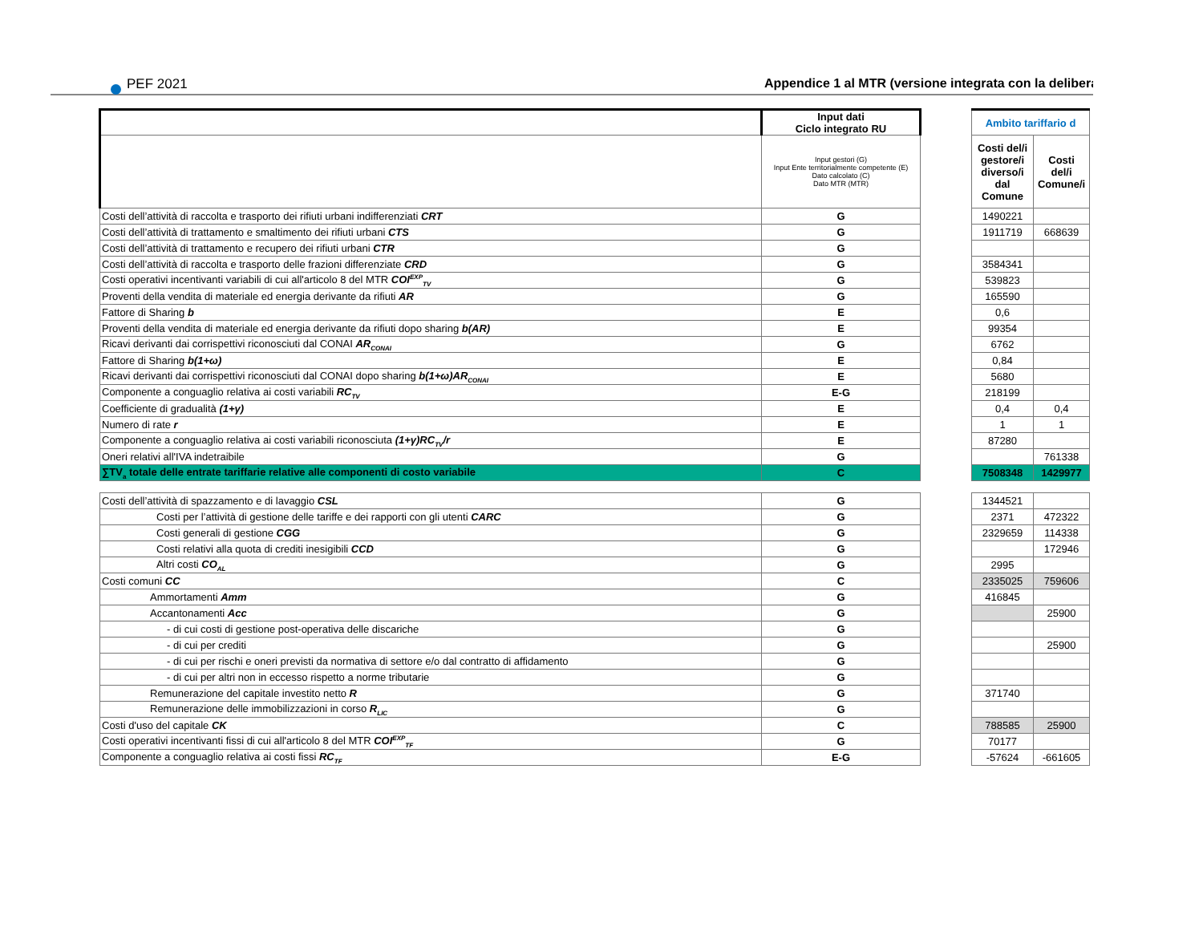PEF 2021 Appendice 1 al MTR (versione integrata con la delibera
| | Input dati Ciclo integrato RU | | Ambito tariffario d | |
| | Input gestori (G) Input Ente territorialmente competente (E) Dato calcolato (C) Dato MTR (MTR) | | Costi del/i gestore/i diverso/i dal Comune | Costi del/i Comune/i |
| Costi dell’attività di raccolta e trasporto dei rifiuti urbani indifferenziati CRT | G | | 1490221 | |
| Costi dell’attività di trattamento e smaltimento dei rifiuti urbani CTS | G | | 1911719 | 668639 |
| Costi dell’attività di trattamento e recupero dei rifiuti urbani CTR | G | | | |
| Costi dell’attività di raccolta e trasporto delle frazioni differenziate CRD | G | | 3584341 | |
| Costi operativi incentivanti variabili di cui all'articolo 8 del MTR COI<sup>EXP</sup><sub>TV</sub> | G | | 539823 | |
| Proventi della vendita di materiale ed energia derivante da rifiuti AR | G | | 165590 | |
| Fattore di Sharing b | E | | 0,6 | |
| Proventi della vendita di materiale ed energia derivante da rifiuti dopo sharing b(AR) | E | | 99354 | |
| Ricavi derivanti dai corrispettivi riconosciuti dal CONAI AR<sub>CONAI</sub> | G | | 6762 | |
| Fattore di Sharing b(1+ω) | E | | 0,84 | |
| Ricavi derivanti dai corrispettivi riconosciuti dal CONAI dopo sharing b(1+ω)AR<sub>CONAI</sub> | E | | 5680 | |
| Componente a conguaglio relativa ai costi variabili RC<sub>TV</sub> | E-G | | 218199 | |
| Coefficiente di gradualità (1+γ) | E | | 0,4 | 0,4 |
| Numero di rate r | E | | 1 | 1 |
| Componente a conguaglio relativa ai costi variabili riconosciuta (1+γ)RC<sub>TV</sub>/r | E | | 87280 | |
| Oneri relativi all'IVA indetraibile | G | | | 761338 |
| ∑TV<sub>a</sub> totale delle entrate tariffarie relative alle componenti di costo variabile | C | | 7508348 | 1429977 |
| Costi dell’attività di spazzamento e di lavaggio CSL | G | | 1344521 | |
| Costi per l’attività di gestione delle tariffe e dei rapporti con gli utenti CARC | G | | 2371 | 472322 |
| Costi generali di gestione CGG | G | | 2329659 | 114338 |
| Costi relativi alla quota di crediti inesigibili CCD | G | | | 172946 |
| Altri costi CO<sub>AL</sub> | G | | 2995 | |
| Costi comuni CC | C | | 2335025 | 759606 |
| Ammortamenti Amm | G | | 416845 | |
| Accantonamenti Acc | G | | | 25900 |
| - di cui costi di gestione post-operativa delle discariche | G | | | |
| - di cui per crediti | G | | | 25900 |
| - di cui per rischi e oneri previsti da normativa di settore e/o dal contratto di affidamento | G | | | |
| - di cui per altri non in eccesso rispetto a norme tributarie | G | | | |
| Remunerazione del capitale investito netto R | G | | 371740 | |
| Remunerazione delle immobilizzazioni in corso R<sub>LIC</sub> | G | | | |
| Costi d'uso del capitale CK | C | | 788585 | 25900 |
| Costi operativi incentivanti fissi di cui all'articolo 8 del MTR COI<sup>EXP</sup><sub>TF</sub> | G | | 70177 | |
| Componente a conguaglio relativa ai costi fissi RC<sub>TF</sub> | E-G | | -57624 | -661605 |